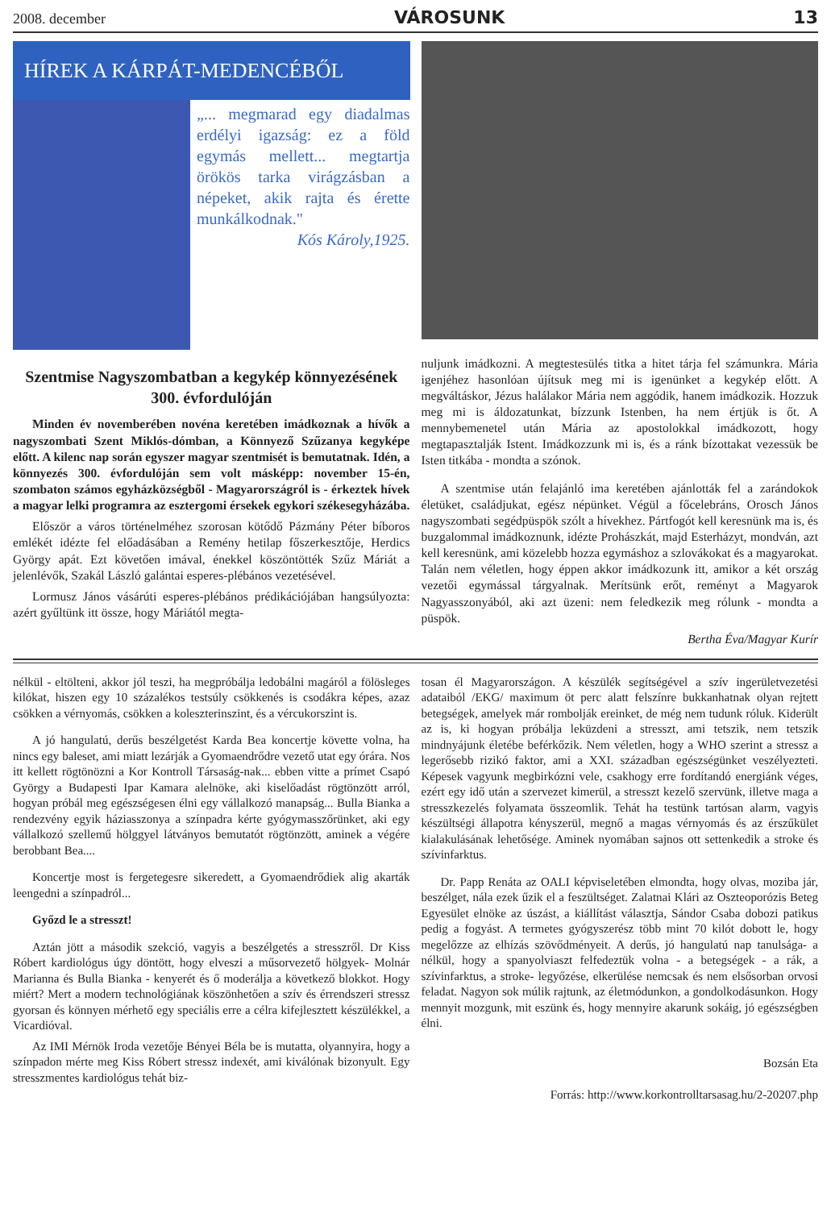2008. december VÁROSUNK 13
HÍREK A KÁRPÁT-MEDENCÉBŐL
„... megmarad egy diadalmas erdélyi igazság: ez a föld egymás mellett... megtartja örökös tarka virágzásban a népeket, akik rajta és érette munkálkodnak."
Kós Károly,1925.
Szentmise Nagyszombatban a kegykép könnyezésének 300. évfordulóján
Minden év novemberében novéna keretében imádkoznak a hívők a nagyszombati Szent Miklós-dómban, a Könnyező Szűzanya kegyképe előtt. A kilenc nap során egyszer magyar szentmisét is bemutatnak. Idén, a könnyezés 300. évfordulóján sem volt másképp: november 15-én, szombaton számos egyházközségből - Magyarországról is - érkeztek hívek a magyar lelki programra az esztergomi érsekek egykori székesegyházába.
Először a város történelméhez szorosan kötődő Pázmány Péter bíboros emlékét idézte fel előadásában a Remény hetilap főszerkesztője, Herdics György apát. Ezt követően imával, énekkel köszöntötték Szűz Máriát a jelenlévők, Szakál László galántai esperes-plébános vezetésével.
Lormusz János vásárúti esperes-plébános prédikációjában hangsúlyozta: azért gyűltünk itt össze, hogy Máriától megta-
nuljunk imádkozni. A megtestesülés titka a hitet tárja fel számunkra. Mária igenjéhez hasonlóan újítsuk meg mi is igenünket a kegykép előtt. A megváltáskor, Jézus halálakor Mária nem aggódik, hanem imádkozik. Hozzuk meg mi is áldozatunkat, bízzunk Istenben, ha nem értjük is őt. A mennybemenetel után Mária az apostolokkal imádkozott, hogy megtapasztalják Istent. Imádkozzunk mi is, és a ránk bízottakat vezessük be Isten titkába - mondta a szónok.
A szentmise után felajánló ima keretében ajánlották fel a zarándokok életüket, családjukat, egész népünket. Végül a főcelebráns, Orosch János nagyszombati segédpüspök szólt a hívekhez. Pártfogót kell keresnünk ma is, és buzgalommal imádkoznunk, idézte Prohászkát, majd Esterházyt, mondván, azt kell keresnünk, ami közelebb hozza egymáshoz a szlovákokat és a magyarokat. Talán nem véletlen, hogy éppen akkor imádkozunk itt, amikor a két ország vezetői egymással tárgyalnak. Merítsünk erőt, reményt a Magyarok Nagyasszonyából, aki azt üzeni: nem feledkezik meg rólunk - mondta a püspök.
Bertha Éva/Magyar Kurír
nélkül - eltölteni, akkor jól teszi, ha megpróbálja ledobálni magáról a fölösleges kilókat, hiszen egy 10 százalékos testsúly csökkenés is csodákra képes, azaz csökken a vérnyomás, csökken a koleszterinszint, és a vércukorszint is.
A jó hangulatú, derűs beszélgetést Karda Bea koncertje követte volna, ha nincs egy baleset, ami miatt lezárják a Gyomaendrődre vezető utat egy órára. Nos itt kellett rögtönözni a Kor Kontroll Társaság-nak... ebben vitte a prímet Csapó György a Budapesti Ipar Kamara alelnöke, aki kiselőadást rögtönzött arról, hogyan próbál meg egészségesen élni egy vállalkozó manapság... Bulla Bianka a rendezvény egyik háziasszonya a színpadra kérte gyógymasszőrünket, aki egy vállalkozó szellemű hölggyel látványos bemutatót rögtönzött, aminek a végére berobbant Bea....
Koncertje most is fergetegesre sikeredett, a Gyomaendrődiek alig akarták leengedni a színpadról...
Győzd le a stresszt!
Aztán jött a második szekció, vagyis a beszélgetés a stresszről. Dr Kiss Róbert kardiológus úgy döntött, hogy elveszi a műsorvezető hölgyek- Molnár Marianna és Bulla Bianka - kenyerét és ő moderálja a következő blokkot. Hogy miért? Mert a modern technológiának köszönhetően a szív és érrendszeri stressz gyorsan és könnyen mérhető egy speciális erre a célra kifejlesztett készülékkel, a Vicardióval.
Az IMI Mérnök Iroda vezetője Bényei Béla be is mutatta, olyannyira, hogy a színpadon mérte meg Kiss Róbert stressz indexét, ami kiválónak bizonyult. Egy stresszmentes kardiológus tehát biz-
tosan él Magyarországon. A készülék segítségével a szív ingerületvezetési adataiból /EKG/ maximum öt perc alatt felszínre bukkanhatnak olyan rejtett betegségek, amelyek már rombolják ereinket, de még nem tudunk róluk. Kiderült az is, ki hogyan próbálja leküzdeni a stresszt, ami tetszik, nem tetszik mindnyájunk életébe beférkőzik. Nem véletlen, hogy a WHO szerint a stressz a legerősebb rizikó faktor, ami a XXI. században egészségünket veszélyezteti. Képesek vagyunk megbirkózni vele, csakhogy erre fordítandó energiánk véges, ezért egy idő után a szervezet kimerül, a stresszt kezelő szervünk, illetve maga a stresszkezelés folyamata összeomlik. Tehát ha testünk tartósan alarm, vagyis készültségi állapotra kényszerül, megnő a magas vérnyomás és az érszűkület kialakulásának lehetősége. Aminek nyomában sajnos ott settenkedik a stroke és szívinfarktus.
Dr. Papp Renáta az OALI képviseletében elmondta, hogy olvas, moziba jár, beszélget, nála ezek űzik el a feszültséget. Zalatnai Klári az Oszteoporózis Beteg Egyesület elnöke az úszást, a kiállítást választja, Sándor Csaba dobozi patikus pedig a fogyást. A termetes gyógyszerész több mint 70 kilót dobott le, hogy megelőzze az elhízás szövődményeit. A derűs, jó hangulatú nap tanulsága- a nélkül, hogy a spanyolviaszt felfedeztük volna - a betegségek - a rák, a szívinfarktus, a stroke- legyőzése, elkerülése nemcsak és nem elsősorban orvosi feladat. Nagyon sok múlik rajtunk, az életmódunkon, a gondolkodásunkon. Hogy mennyit mozgunk, mit eszünk és, hogy mennyire akarunk sokáig, jó egészségben élni.
Bozsán Eta
Forrás: http://www.korkontrolltarsasag.hu/2-20207.php